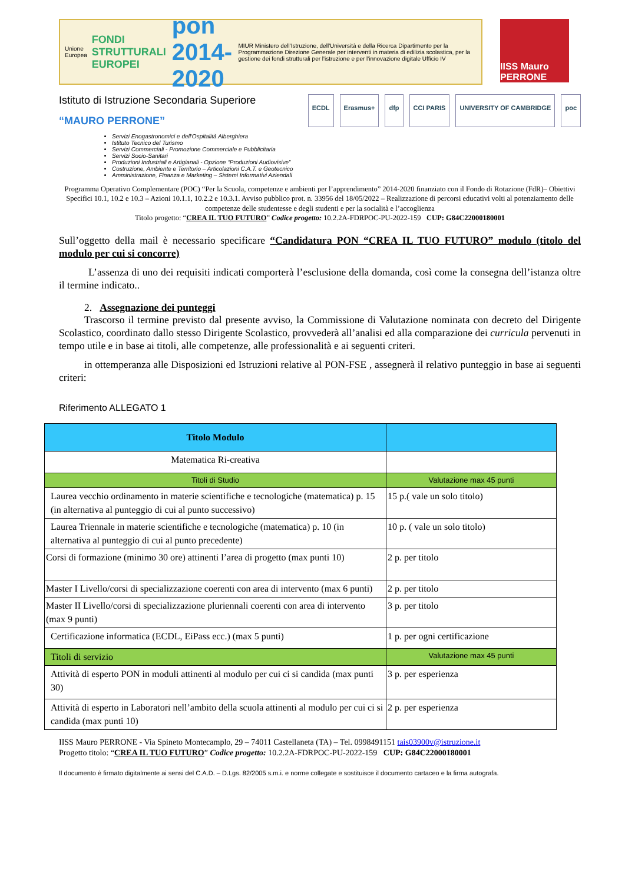Unione Europea
FONDI STRUTTURALI EUROPEI
pon 2014-2020
MIUR Ministero dell'Istruzione, dell'Università e della Ricerca Dipartimento per la Programmazione Direzione Generale per interventi in materia di edilizia scolastica, per la gestione dei fondi strutturali per l'istruzione e per l'innovazione digitale Ufficio IV
IISS Mauro PERRONE
Istituto di Istruzione Secondaria Superiore
“MAURO PERRONE”
ECDL Erasmus+ dfp CCI PARIS UNIVERSITY OF CAMBRIDGE poc
Servizi Enogastronomici e dell'Ospitalità Alberghiera
Istituto Tecnico del Turismo
Servizi Commerciali - Promozione Commerciale e Pubblicitaria
Servizi Socio-Sanitari
Produzioni Industriali e Artigianali - Opzione “Produzioni Audiovisive”
Costruzione, Ambiente e Territorio – Articolazioni C.A.T. e Geotecnico
Amministrazione, Finanza e Marketing – Sistemi Informativi Aziendali
Programma Operativo Complementare (POC) “Per la Scuola, competenze e ambienti per l’apprendimento” 2014-2020 finanziato con il Fondo di Rotazione (FdR)– Obiettivi Specifici 10.1, 10.2 e 10.3 – Azioni 10.1.1, 10.2.2 e 10.3.1. Avviso pubblico prot. n. 33956 del 18/05/2022 – Realizzazione di percorsi educativi volti al potenziamento delle competenze delle studentesse e degli studenti e per la socialità e l’accoglienza
Titolo progetto: “CREA IL TUO FUTURO” Codice progetto: 10.2.2A-FDRPOC-PU-2022-159 CUP: G84C22000180001
Sull’oggetto della mail è necessario specificare “Candidatura PON “CREA IL TUO FUTURO” modulo (titolo del modulo per cui si concorre)
L’assenza di uno dei requisiti indicati comporterà l’esclusione della domanda, così come la consegna dell’istanza oltre il termine indicato..
2. Assegnazione dei punteggi
Trascorso il termine previsto dal presente avviso, la Commissione di Valutazione nominata con decreto del Dirigente Scolastico, coordinato dallo stesso Dirigente Scolastico, provvederà all’analisi ed alla comparazione dei curricula pervenuti in tempo utile e in base ai titoli, alle competenze, alle professionalità e ai seguenti criteri.
in ottemperanza alle Disposizioni ed Istruzioni relative al PON-FSE , assegnerà il relativo punteggio in base ai seguenti criteri:
Riferimento ALLEGATO 1
| Titolo Modulo | |
| Matematica Ri-creativa | |
| Titoli di Studio | Valutazione max 45 punti |
| Laurea vecchio ordinamento in materie scientifiche e tecnologiche (matematica) p. 15 (in alternativa al punteggio di cui al punto successivo) | 15 p.( vale un solo titolo) |
| Laurea Triennale in materie scientifiche e tecnologiche (matematica) p. 10 (in alternativa al punteggio di cui al punto precedente) | 10 p. ( vale un solo titolo) |
| Corsi di formazione (minimo 30 ore) attinenti l’area di progetto (max punti 10) | 2 p. per titolo |
| Master I Livello/corsi di specializzazione coerenti con area di intervento (max 6 punti) | 2 p. per titolo |
| Master II Livello/corsi di specializzazione pluriennali coerenti con area di intervento (max 9 punti) | 3 p. per titolo |
| Certificazione informatica (ECDL, EiPass ecc.) (max 5 punti) | 1 p. per ogni certificazione |
| Titoli di servizio | Valutazione max 45 punti |
| Attività di esperto PON in moduli attinenti al modulo per cui ci si candida (max punti 30) | 3 p. per esperienza |
| Attività di esperto in Laboratori nell’ambito della scuola attinenti al modulo per cui ci si candida (max punti 10) | 2 p. per esperienza |
IISS Mauro PERRONE - Via Spineto Montecamplo, 29 – 74011 Castellaneta (TA) – Tel. 0998491151 tais03900v@istruzione.it
Progetto titolo: “CREA IL TUO FUTURO” Codice progetto: 10.2.2A-FDRPOC-PU-2022-159 CUP: G84C22000180001
Il documento è firmato digitalmente ai sensi del C.A.D. – D.Lgs. 82/2005 s.m.i. e norme collegate e sostituisce il documento cartaceo e la firma autografa.